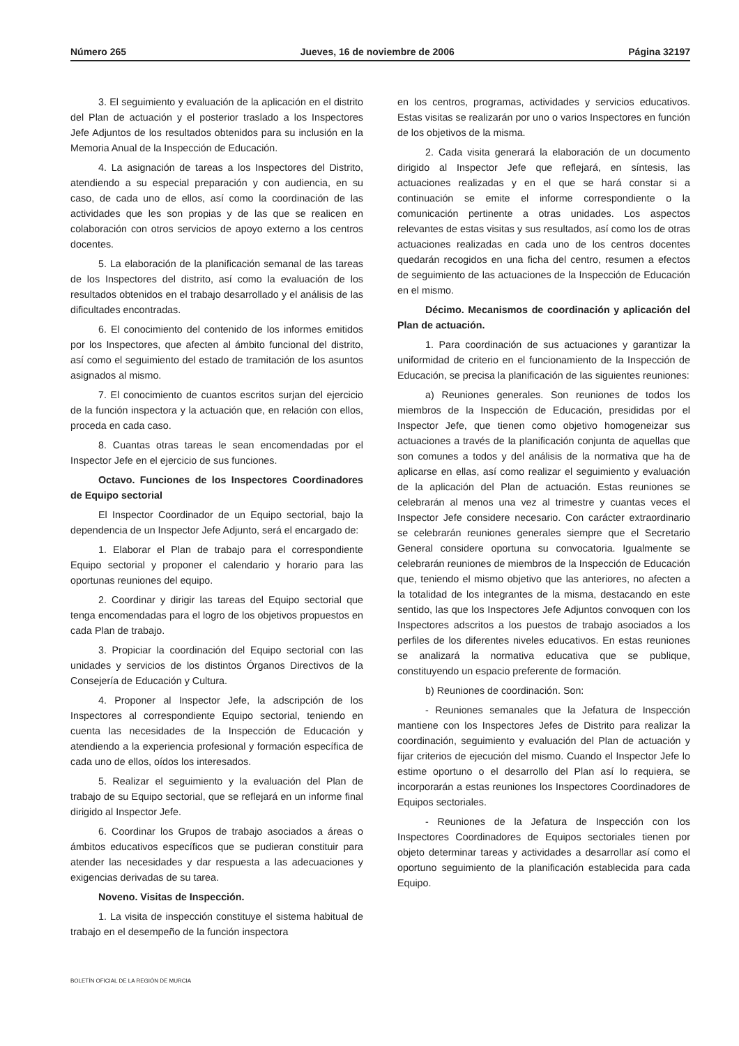Número 265 Jueves, 16 de noviembre de 2006 Página 32197
3. El seguimiento y evaluación de la aplicación en el distrito del Plan de actuación y el posterior traslado a los Inspectores Jefe Adjuntos de los resultados obtenidos para su inclusión en la Memoria Anual de la Inspección de Educación.
4. La asignación de tareas a los Inspectores del Distrito, atendiendo a su especial preparación y con audiencia, en su caso, de cada uno de ellos, así como la coordinación de las actividades que les son propias y de las que se realicen en colaboración con otros servicios de apoyo externo a los centros docentes.
5. La elaboración de la planificación semanal de las tareas de los Inspectores del distrito, así como la evaluación de los resultados obtenidos en el trabajo desarrollado y el análisis de las dificultades encontradas.
6. El conocimiento del contenido de los informes emitidos por los Inspectores, que afecten al ámbito funcional del distrito, así como el seguimiento del estado de tramitación de los asuntos asignados al mismo.
7. El conocimiento de cuantos escritos surjan del ejercicio de la función inspectora y la actuación que, en relación con ellos, proceda en cada caso.
8. Cuantas otras tareas le sean encomendadas por el Inspector Jefe en el ejercicio de sus funciones.
Octavo. Funciones de los Inspectores Coordinadores de Equipo sectorial
El Inspector Coordinador de un Equipo sectorial, bajo la dependencia de un Inspector Jefe Adjunto, será el encargado de:
1. Elaborar el Plan de trabajo para el correspondiente Equipo sectorial y proponer el calendario y horario para las oportunas reuniones del equipo.
2. Coordinar y dirigir las tareas del Equipo sectorial que tenga encomendadas para el logro de los objetivos propuestos en cada Plan de trabajo.
3. Propiciar la coordinación del Equipo sectorial con las unidades y servicios de los distintos Órganos Directivos de la Consejería de Educación y Cultura.
4. Proponer al Inspector Jefe, la adscripción de los Inspectores al correspondiente Equipo sectorial, teniendo en cuenta las necesidades de la Inspección de Educación y atendiendo a la experiencia profesional y formación específica de cada uno de ellos, oídos los interesados.
5. Realizar el seguimiento y la evaluación del Plan de trabajo de su Equipo sectorial, que se reflejará en un informe final dirigido al Inspector Jefe.
6. Coordinar los Grupos de trabajo asociados a áreas o ámbitos educativos específicos que se pudieran constituir para atender las necesidades y dar respuesta a las adecuaciones y exigencias derivadas de su tarea.
Noveno. Visitas de Inspección.
1. La visita de inspección constituye el sistema habitual de trabajo en el desempeño de la función inspectora
en los centros, programas, actividades y servicios educativos. Estas visitas se realizarán por uno o varios Inspectores en función de los objetivos de la misma.
2. Cada visita generará la elaboración de un documento dirigido al Inspector Jefe que reflejará, en síntesis, las actuaciones realizadas y en el que se hará constar si a continuación se emite el informe correspondiente o la comunicación pertinente a otras unidades. Los aspectos relevantes de estas visitas y sus resultados, así como los de otras actuaciones realizadas en cada uno de los centros docentes quedarán recogidos en una ficha del centro, resumen a efectos de seguimiento de las actuaciones de la Inspección de Educación en el mismo.
Décimo. Mecanismos de coordinación y aplicación del Plan de actuación.
1. Para coordinación de sus actuaciones y garantizar la uniformidad de criterio en el funcionamiento de la Inspección de Educación, se precisa la planificación de las siguientes reuniones:
a) Reuniones generales. Son reuniones de todos los miembros de la Inspección de Educación, presididas por el Inspector Jefe, que tienen como objetivo homogeneizar sus actuaciones a través de la planificación conjunta de aquellas que son comunes a todos y del análisis de la normativa que ha de aplicarse en ellas, así como realizar el seguimiento y evaluación de la aplicación del Plan de actuación. Estas reuniones se celebrarán al menos una vez al trimestre y cuantas veces el Inspector Jefe considere necesario. Con carácter extraordinario se celebrarán reuniones generales siempre que el Secretario General considere oportuna su convocatoria. Igualmente se celebrarán reuniones de miembros de la Inspección de Educación que, teniendo el mismo objetivo que las anteriores, no afecten a la totalidad de los integrantes de la misma, destacando en este sentido, las que los Inspectores Jefe Adjuntos convoquen con los Inspectores adscritos a los puestos de trabajo asociados a los perfiles de los diferentes niveles educativos. En estas reuniones se analizará la normativa educativa que se publique, constituyendo un espacio preferente de formación.
b) Reuniones de coordinación. Son:
- Reuniones semanales que la Jefatura de Inspección mantiene con los Inspectores Jefes de Distrito para realizar la coordinación, seguimiento y evaluación del Plan de actuación y fijar criterios de ejecución del mismo. Cuando el Inspector Jefe lo estime oportuno o el desarrollo del Plan así lo requiera, se incorporarán a estas reuniones los Inspectores Coordinadores de Equipos sectoriales.
- Reuniones de la Jefatura de Inspección con los Inspectores Coordinadores de Equipos sectoriales tienen por objeto determinar tareas y actividades a desarrollar así como el oportuno seguimiento de la planificación establecida para cada Equipo.
BOLETÍN OFICIAL DE LA REGIÓN DE MURCIA